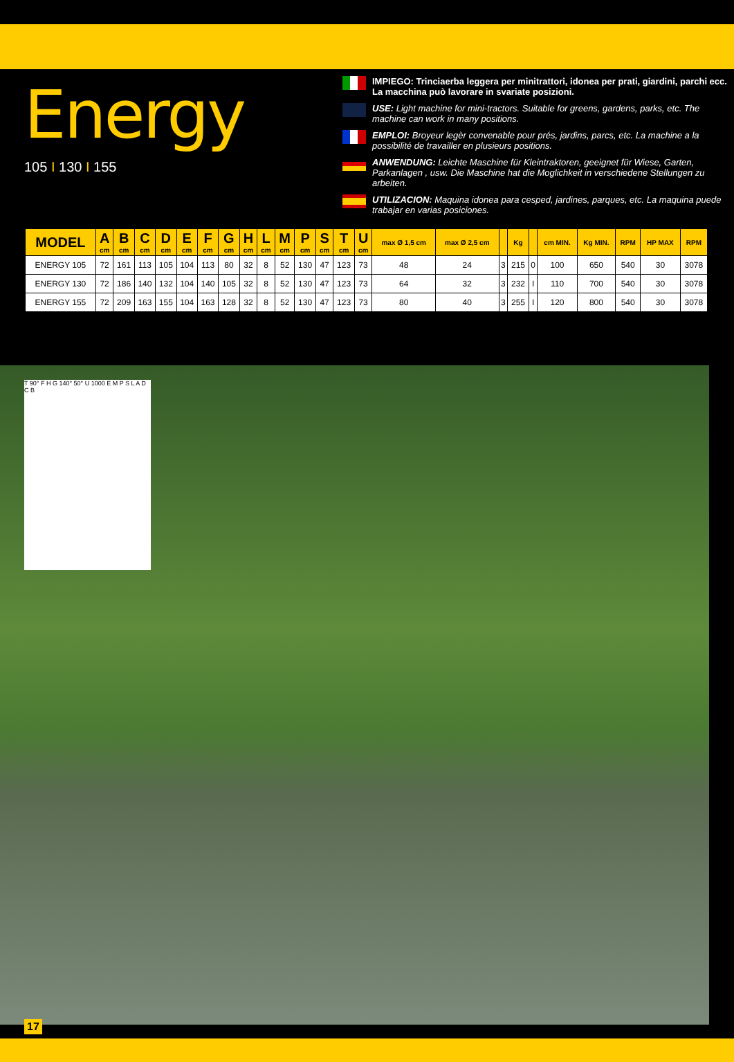Energy
105 I 130 I 155
IMPIEGO: Trinciaerba leggera per minitrattori, idonea per prati, giardini, parchi ecc. La macchina può lavorare in svariate posizioni.
USE: Light machine for mini-tractors. Suitable for greens, gardens, parks, etc. The machine can work in many positions.
EMPLOI: Broyeur legèr convenable pour prés, jardins, parcs, etc. La machine a la possibilité de travailler en plusieurs positions.
ANWENDUNG: Leichte Maschine für Kleintraktoren, geeignet für Wiese, Garten, Parkanlagen , usw. Die Maschine hat die Moglichkeit in verschiedene Stellungen zu arbeiten.
UTILIZACION: Maquina idonea para cesped, jardines, parques, etc. La maquina puede trabajar en varias posiciones.
| MODEL | A cm | B cm | C cm | D cm | E cm | F cm | G cm | H cm | L cm | M cm | P cm | S cm | T cm | U cm | max Ø 1,5 cm | max Ø 2,5 cm | | Kg | | cm MIN. | Kg MIN. | RPM | HP MAX | RPM |
| --- | --- | --- | --- | --- | --- | --- | --- | --- | --- | --- | --- | --- | --- | --- | --- | --- | --- | --- | --- | --- | --- | --- | --- | --- |
| ENERGY 105 | 72 | 161 | 113 | 105 | 104 | 113 | 80 | 32 | 8 | 52 | 130 | 47 | 123 | 73 | 48 | 24 | 3 | 215 | 0 | 100 | 650 | 540 | 30 | 3078 |
| ENERGY 130 | 72 | 186 | 140 | 132 | 104 | 140 | 105 | 32 | 8 | 52 | 130 | 47 | 123 | 73 | 64 | 32 | 3 | 232 | I | 110 | 700 | 540 | 30 | 3078 |
| ENERGY 155 | 72 | 209 | 163 | 155 | 104 | 163 | 128 | 32 | 8 | 52 | 130 | 47 | 123 | 73 | 80 | 40 | 3 | 255 | I | 120 | 800 | 540 | 30 | 3078 |
T 90° F H G 140° 50° U 1000 E M P S L A D C B
17